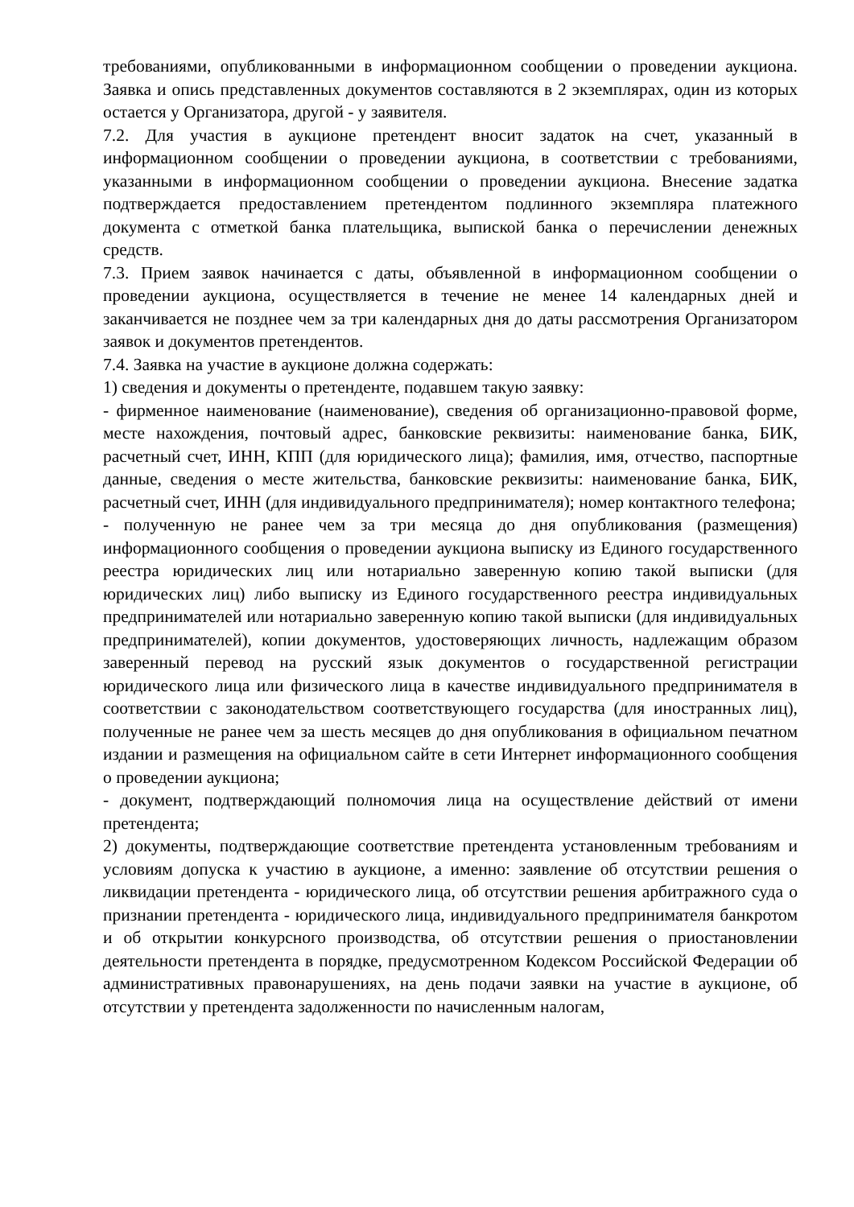требованиями, опубликованными в информационном сообщении о проведении аукциона. Заявка и опись представленных документов составляются в 2 экземплярах, один из которых остается у Организатора, другой - у заявителя.
7.2. Для участия в аукционе претендент вносит задаток на счет, указанный в информационном сообщении о проведении аукциона, в соответствии с требованиями, указанными в информационном сообщении о проведении аукциона. Внесение задатка подтверждается предоставлением претендентом подлинного экземпляра платежного документа с отметкой банка плательщика, выпиской банка о перечислении денежных средств.
7.3. Прием заявок начинается с даты, объявленной в информационном сообщении о проведении аукциона, осуществляется в течение не менее 14 календарных дней и заканчивается не позднее чем за три календарных дня до даты рассмотрения Организатором заявок и документов претендентов.
7.4. Заявка на участие в аукционе должна содержать:
1) сведения и документы о претенденте, подавшем такую заявку:
- фирменное наименование (наименование), сведения об организационно-правовой форме, месте нахождения, почтовый адрес, банковские реквизиты: наименование банка, БИК, расчетный счет, ИНН, КПП (для юридического лица); фамилия, имя, отчество, паспортные данные, сведения о месте жительства, банковские реквизиты: наименование банка, БИК, расчетный счет, ИНН (для индивидуального предпринимателя); номер контактного телефона;
- полученную не ранее чем за три месяца до дня опубликования (размещения) информационного сообщения о проведении аукциона выписку из Единого государственного реестра юридических лиц или нотариально заверенную копию такой выписки (для юридических лиц) либо выписку из Единого государственного реестра индивидуальных предпринимателей или нотариально заверенную копию такой выписки (для индивидуальных предпринимателей), копии документов, удостоверяющих личность, надлежащим образом заверенный перевод на русский язык документов о государственной регистрации юридического лица или физического лица в качестве индивидуального предпринимателя в соответствии с законодательством соответствующего государства (для иностранных лиц), полученные не ранее чем за шесть месяцев до дня опубликования в официальном печатном издании и размещения на официальном сайте в сети Интернет информационного сообщения о проведении аукциона;
- документ, подтверждающий полномочия лица на осуществление действий от имени претендента;
2) документы, подтверждающие соответствие претендента установленным требованиям и условиям допуска к участию в аукционе, а именно: заявление об отсутствии решения о ликвидации претендента - юридического лица, об отсутствии решения арбитражного суда о признании претендента - юридического лица, индивидуального предпринимателя банкротом и об открытии конкурсного производства, об отсутствии решения о приостановлении деятельности претендента в порядке, предусмотренном Кодексом Российской Федерации об административных правонарушениях, на день подачи заявки на участие в аукционе, об отсутствии у претендента задолженности по начисленным налогам,